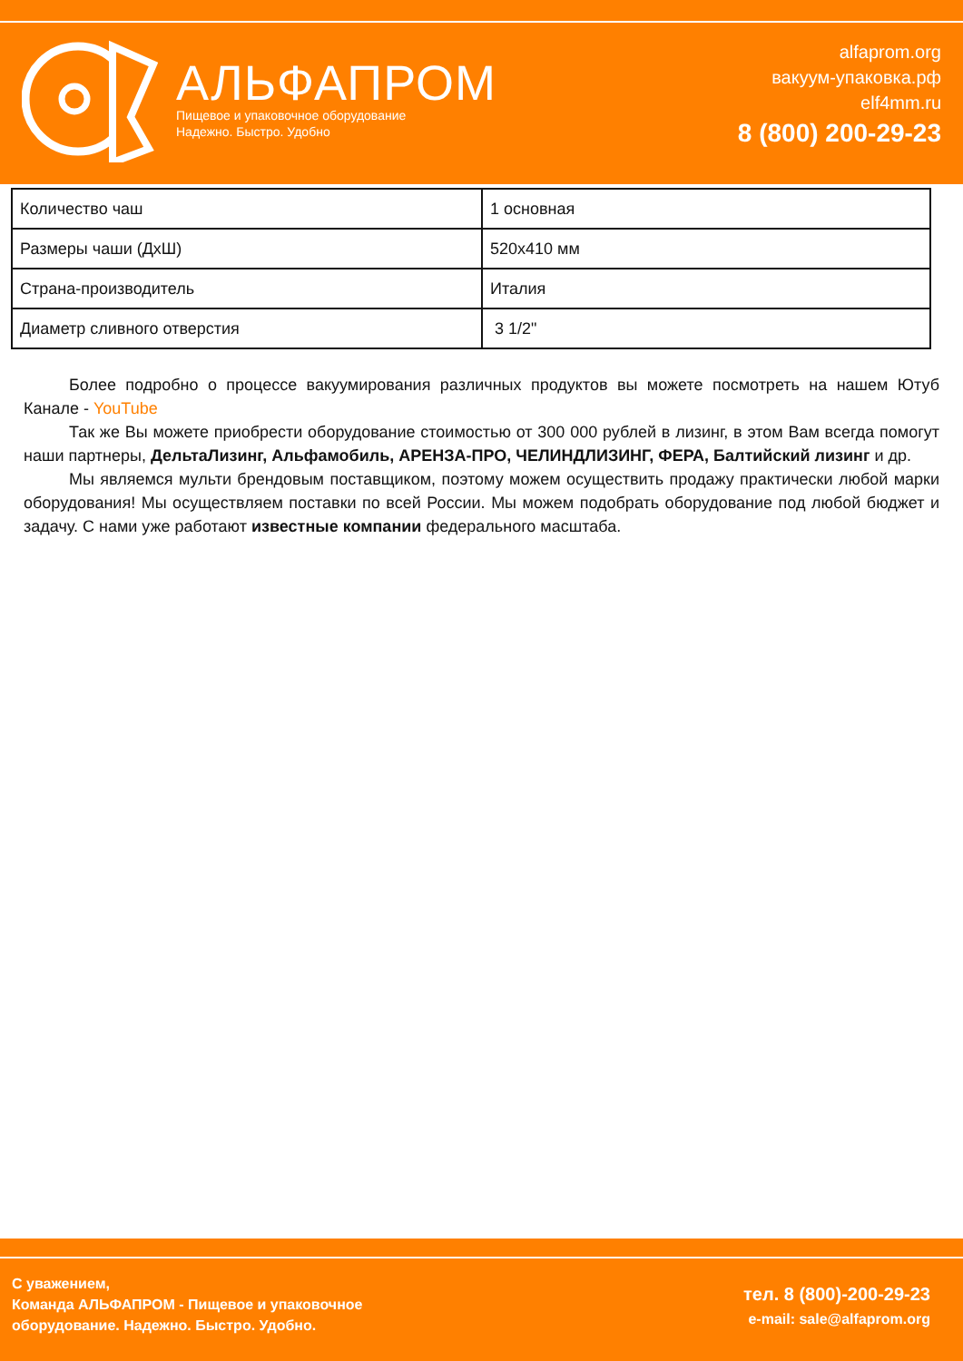АЛЬФАПРОМ
Пищевое и упаковочное оборудование
Надежно. Быстро. Удобно
alfaprom.org
вакуум-упаковка.рф
elf4mm.ru
8 (800) 200-29-23
| Количество чаш | 1 основная |
| Размеры чаши (ДхШ) | 520х410 мм |
| Страна-производитель | Италия |
| Диаметр сливного отверстия | 3 1/2" |
Более подробно о процессе вакуумирования различных продуктов вы можете посмотреть на нашем Ютуб Канале - YouTube
Так же Вы можете приобрести оборудование стоимостью от 300 000 рублей в лизинг, в этом Вам всегда помогут наши партнеры, ДельтаЛизинг, Альфамобиль, АРЕНЗА-ПРО, ЧЕЛИНДЛИЗИНГ, ФЕРА, Балтийский лизинг и др.
Мы являемся мульти брендовым поставщиком, поэтому можем осуществить продажу практически любой марки оборудования! Мы осуществляем поставки по всей России. Мы можем подобрать оборудование под любой бюджет и задачу. С нами уже работают известные компании федерального масштаба.
С уважением,
Команда АЛЬФАПРОМ - Пищевое и упаковочное
оборудование. Надежно. Быстро. Удобно.
тел. 8 (800)-200-29-23
e-mail: sale@alfaprom.org